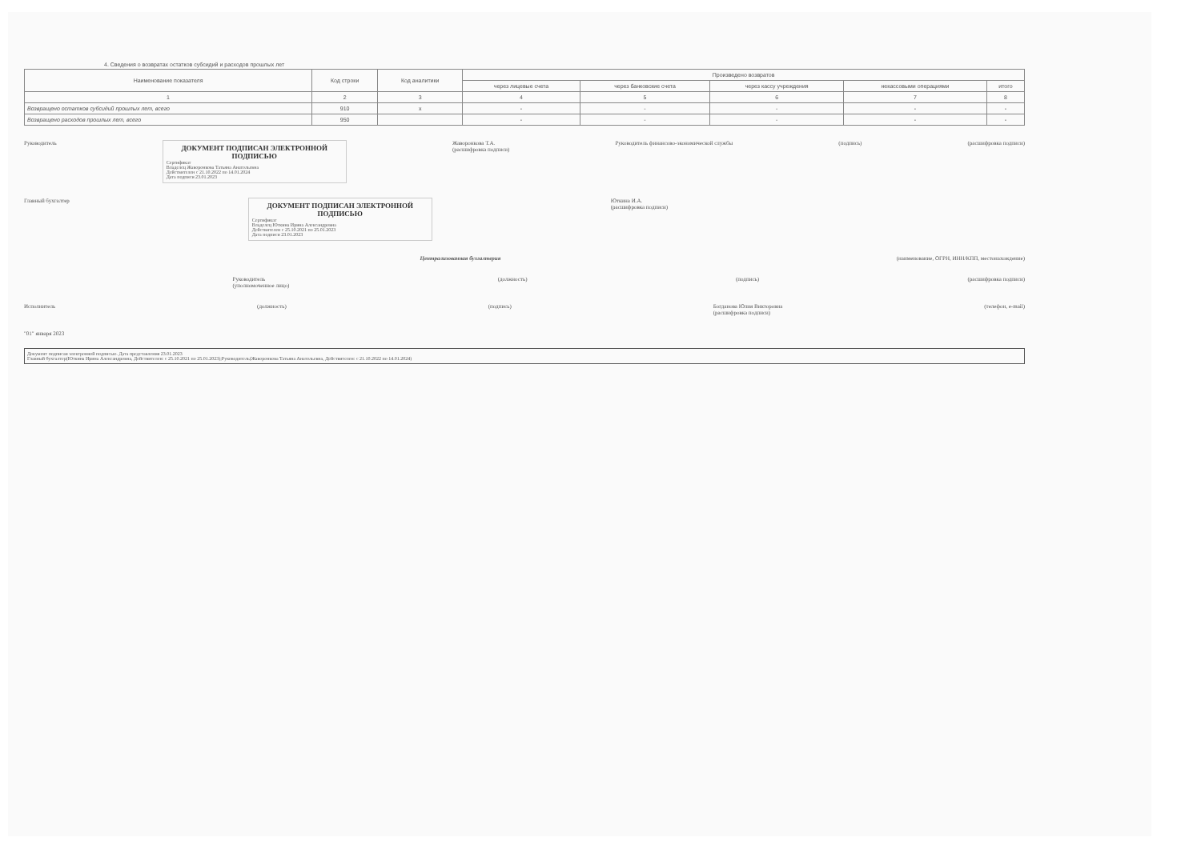4. Сведения о возвратах остатков субсидий и расходов прошлых лет
| Наименование показателя | Код строки | Код аналитики | Произведено возвратов | | | | |
| --- | --- | --- | --- | --- | --- | --- | --- |
| | | | через лицевые счета | через банковские счета | через кассу учреждения | некассовыми операциями | итого |
| 1 | 2 | 3 | 4 | 5 | 6 | 7 | 8 |
| Возвращено остатков субсидий прошлых лет, всего | 910 | x | - | - | - | - | - |
| Возвращено расходов прошлых лет, всего | 950 | | - | - | - | - | - |
Руководитель
ДОКУМЕНТ ПОДПИСАН ЭЛЕКТРОННОЙ ПОДПИСЬЮ
Сертификат
Владелец Жаворонкова Татьяна Анатольевна
Действителен с 21.10.2022 по 14.01.2024
Дата подписи 23.01.2023
Жаворонкова Т.А.
(расшифровка подписи) Руководитель финансово-экономической службы (подпись) (расшифровка подписи)
Главный бухгалтер
ДОКУМЕНТ ПОДПИСАН ЭЛЕКТРОННОЙ ПОДПИСЬЮ
Сертификат
Владелец Юткина Ирина Александровна
Действителен с 25.10.2021 по 25.01.2023
Дата подписи 23.01.2023
Юткина И.А.
(расшифровка подписи)
Централизованная бухгалтерия (наименование, ОГРН, ИНН/КПП, местонахождение)
Руководитель
(уполномоченное лицо) (должность) (подпись) (расшифровка подписи)
Исполнитель (должность) (подпись) Богданова Юлия Викторовна
(расшифровка подписи) (телефон, e-mail)
"01" января 2023
Документ подписан электронной подписью. Дата представления 23.01.2023
Главный бухгалтер(Юткина Ирина Александровна, Действителен: с 25.10.2021 по 25.01.2023);Руководитель(Жаворонкова Татьяна Анатольевна, Действителен: с 21.10.2022 по 14.01.2024)